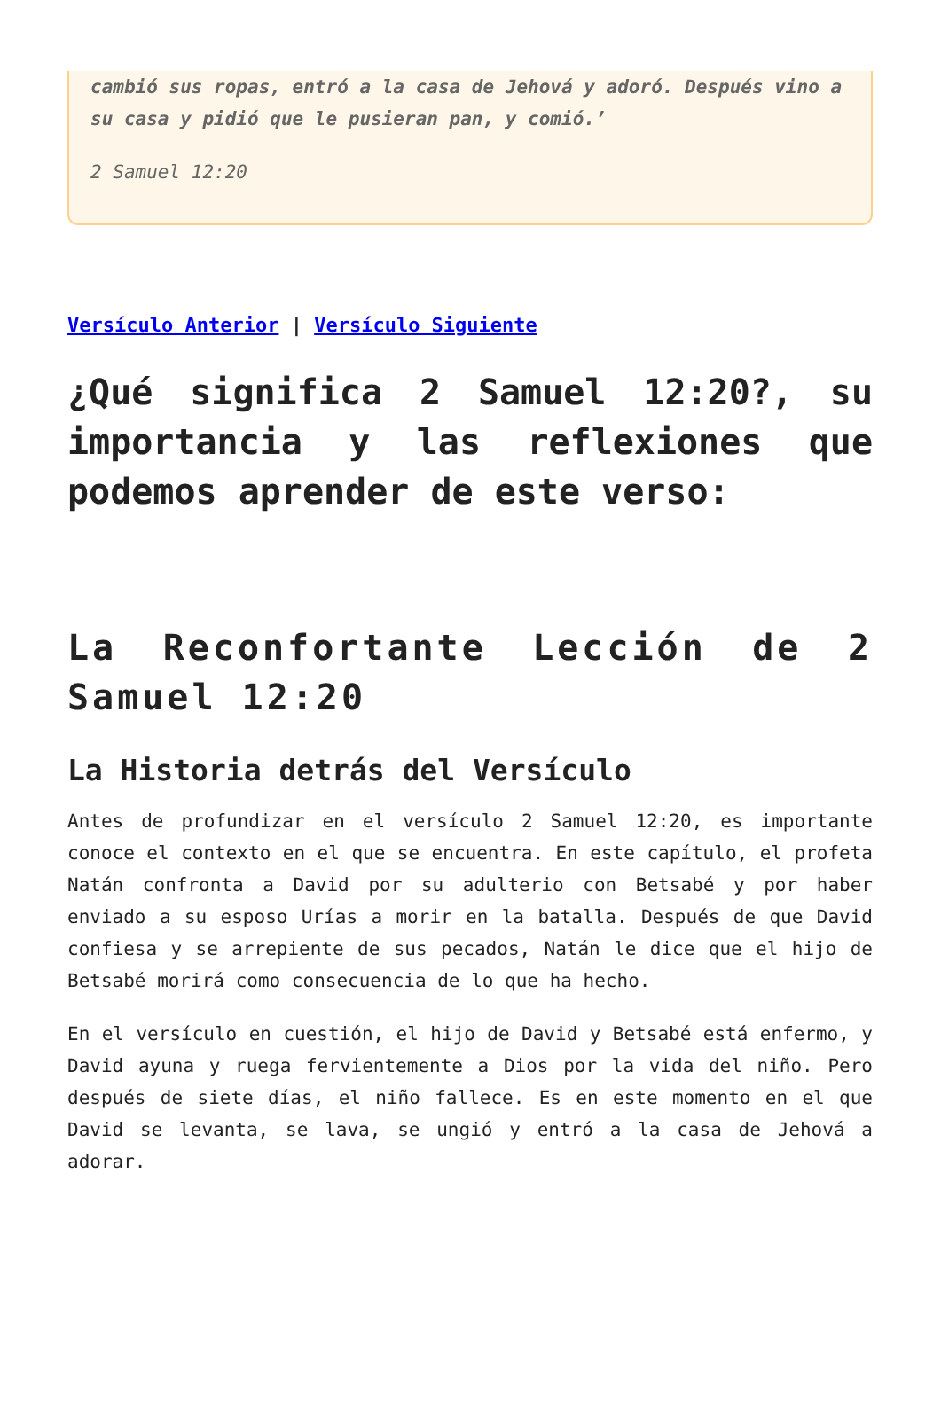cambió sus ropas, entró a la casa de Jehová y adoró. Después vino a su casa y pidió que le pusieran pan, y comió.’
2 Samuel 12:20
Versículo Anterior | Versículo Siguiente
¿Qué significa 2 Samuel 12:20?, su importancia y las reflexiones que podemos aprender de este verso:
La Reconfortante Lección de 2 Samuel 12:20
La Historia detrás del Versículo
Antes de profundizar en el versículo 2 Samuel 12:20, es importante conoce el contexto en el que se encuentra. En este capítulo, el profeta Natán confronta a David por su adulterio con Betsabé y por haber enviado a su esposo Urías a morir en la batalla. Después de que David confiesa y se arrepiente de sus pecados, Natán le dice que el hijo de Betsabé morirá como consecuencia de lo que ha hecho.
En el versículo en cuestión, el hijo de David y Betsabé está enfermo, y David ayuna y ruega fervientemente a Dios por la vida del niño. Pero después de siete días, el niño fallece. Es en este momento en el que David se levanta, se lava, se ungió y entró a la casa de Jehová a adorar.